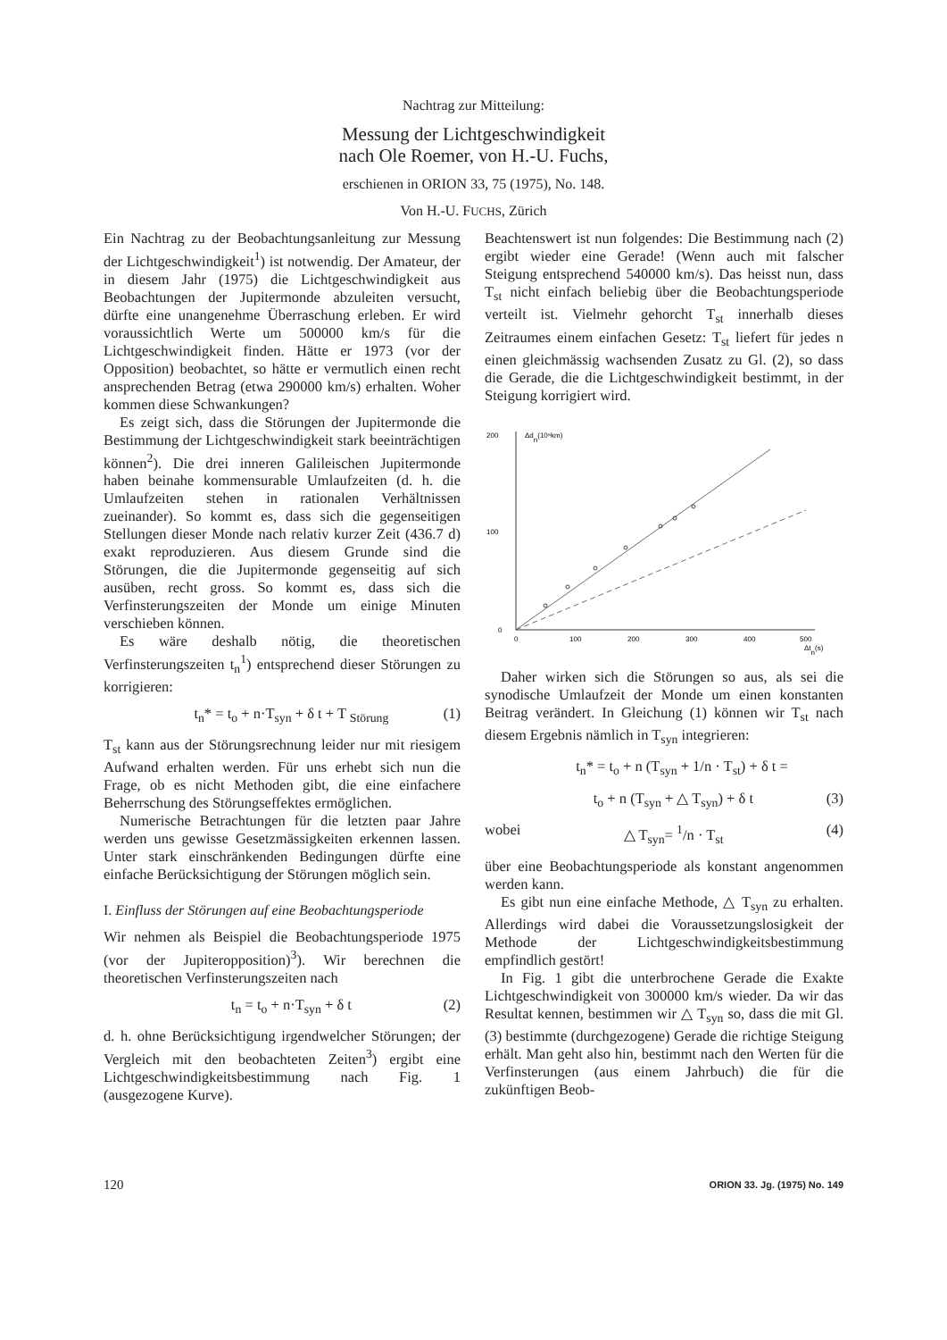Nachtrag zur Mitteilung:
Messung der Lichtgeschwindigkeit
nach Ole Roemer, von H.-U. Fuchs,
erschienen in ORION 33, 75 (1975), No. 148.
Von H.-U. FUCHS, Zürich
Ein Nachtrag zu der Beobachtungsanleitung zur Messung der Lichtgeschwindigkeit<sup>1</sup>) ist notwendig. Der Amateur, der in diesem Jahr (1975) die Lichtgeschwindigkeit aus Beobachtungen der Jupitermonde abzuleiten versucht, dürfte eine unangenehme Überraschung erleben. Er wird voraussichtlich Werte um 500000 km/s für die Lichtgeschwindigkeit finden. Hätte er 1973 (vor der Opposition) beobachtet, so hätte er vermutlich einen recht ansprechenden Betrag (etwa 290000 km/s) erhalten. Woher kommen diese Schwankungen?
Es zeigt sich, dass die Störungen der Jupitermonde die Bestimmung der Lichtgeschwindigkeit stark beeinträchtigen können<sup>2</sup>). Die drei inneren Galileischen Jupitermonde haben beinahe kommensurable Umlaufzeiten (d. h. die Umlaufzeiten stehen in rationalen Verhältnissen zueinander). So kommt es, dass sich die gegenseitigen Stellungen dieser Monde nach relativ kurzer Zeit (436.7 d) exakt reproduzieren. Aus diesem Grunde sind die Störungen, die die Jupitermonde gegenseitig auf sich ausüben, recht gross. So kommt es, dass sich die Verfinsterungszeiten der Monde um einige Minuten verschieben können.
Es wäre deshalb nötig, die theoretischen Verfinsterungszeiten t<sub>n</sub><sup>1</sup>) entsprechend dieser Störungen zu korrigieren:
t<sub>n</sub>* = t<sub>o</sub> + n·T<sub>syn</sub> + δ t + T <sub>Störung</sub> (1)
T<sub>st</sub> kann aus der Störungsrechnung leider nur mit riesigem Aufwand erhalten werden. Für uns erhebt sich nun die Frage, ob es nicht Methoden gibt, die eine einfachere Beherrschung des Störungseffektes ermöglichen.
Numerische Betrachtungen für die letzten paar Jahre werden uns gewisse Gesetzmässigkeiten erkennen lassen. Unter stark einschränkenden Bedingungen dürfte eine einfache Berücksichtigung der Störungen möglich sein.
I. Einfluss der Störungen auf eine Beobachtungsperiode
Wir nehmen als Beispiel die Beobachtungsperiode 1975 (vor der Jupiteropposition)<sup>3</sup>). Wir berechnen die theoretischen Verfinsterungszeiten nach
t<sub>n</sub> = t<sub>o</sub> + n·T<sub>syn</sub> + δ t (2)
d. h. ohne Berücksichtigung irgendwelcher Störungen; der Vergleich mit den beobachteten Zeiten<sup>3</sup>) ergibt eine Lichtgeschwindigkeitsbestimmung nach Fig. 1 (ausgezogene Kurve).
Beachtenswert ist nun folgendes: Die Bestimmung nach (2) ergibt wieder eine Gerade! (Wenn auch mit falscher Steigung entsprechend 540000 km/s). Das heisst nun, dass T<sub>st</sub> nicht einfach beliebig über die Beobachtungsperiode verteilt ist. Vielmehr gehorcht T<sub>st</sub> innerhalb dieses Zeitraumes einem einfachen Gesetz: T<sub>st</sub> liefert für jedes n einen gleichmässig wachsenden Zusatz zu Gl. (2), so dass die Gerade, die die Lichtgeschwindigkeit bestimmt, in der Steigung korrigiert wird.
200
Δdn(10⁶km)
100
0
0
100
200
300
400
500
Δtn(s)
Daher wirken sich die Störungen so aus, als sei die synodische Umlaufzeit der Monde um einen konstanten Beitrag verändert. In Gleichung (1) können wir T<sub>st</sub> nach diesem Ergebnis nämlich in T<sub>syn</sub> integrieren:
t<sub>n</sub>* = t<sub>o</sub> + n (T<sub>syn</sub> + 1/n · T<sub>st</sub>) + δ t =
t<sub>o</sub> + n (T<sub>syn</sub> + △ T<sub>syn</sub>) + δ t (3)
wobei △ T<sub>syn</sub>= <sup>1</sup>/n · T<sub>st</sub> (4)
über eine Beobachtungsperiode als konstant angenommen werden kann.
Es gibt nun eine einfache Methode, △ T<sub>syn</sub> zu erhalten. Allerdings wird dabei die Voraussetzungslosigkeit der Methode der Lichtgeschwindigkeitsbestimmung empfindlich gestört!
In Fig. 1 gibt die unterbrochene Gerade die Exakte Lichtgeschwindigkeit von 300000 km/s wieder. Da wir das Resultat kennen, bestimmen wir △ T<sub>syn</sub> so, dass die mit Gl. (3) bestimmte (durchgezogene) Gerade die richtige Steigung erhält. Man geht also hin, bestimmt nach den Werten für die Verfinsterungen (aus einem Jahrbuch) die für die zukünftigen Beob-
120 ORION 33. Jg. (1975) No. 149